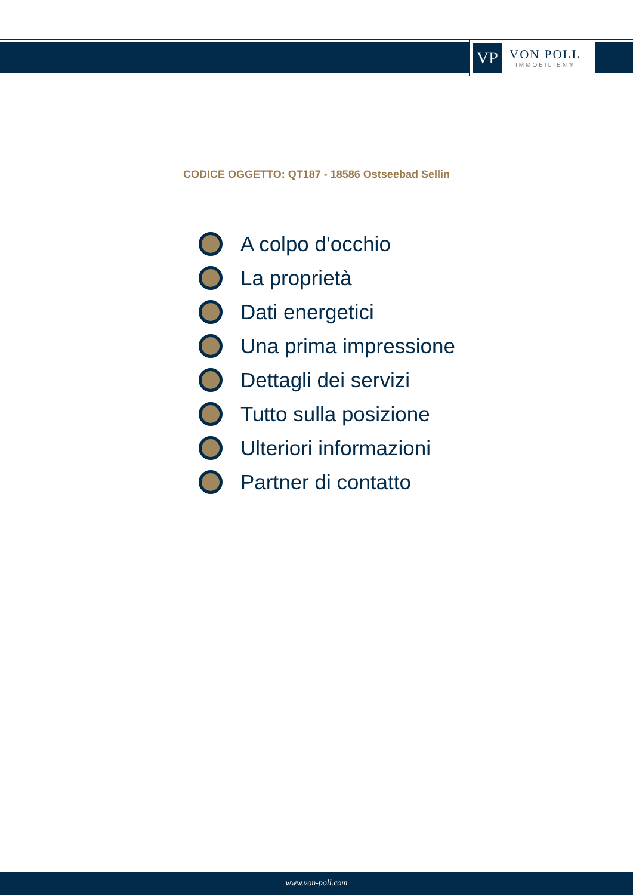VP
VON POLL
IMMOBILIEN®
CODICE OGGETTO: QT187 - 18586 Ostseebad Sellin
A colpo d'occhio
La proprietà
Dati energetici
Una prima impressione
Dettagli dei servizi
Tutto sulla posizione
Ulteriori informazioni
Partner di contatto
www.von-poll.com